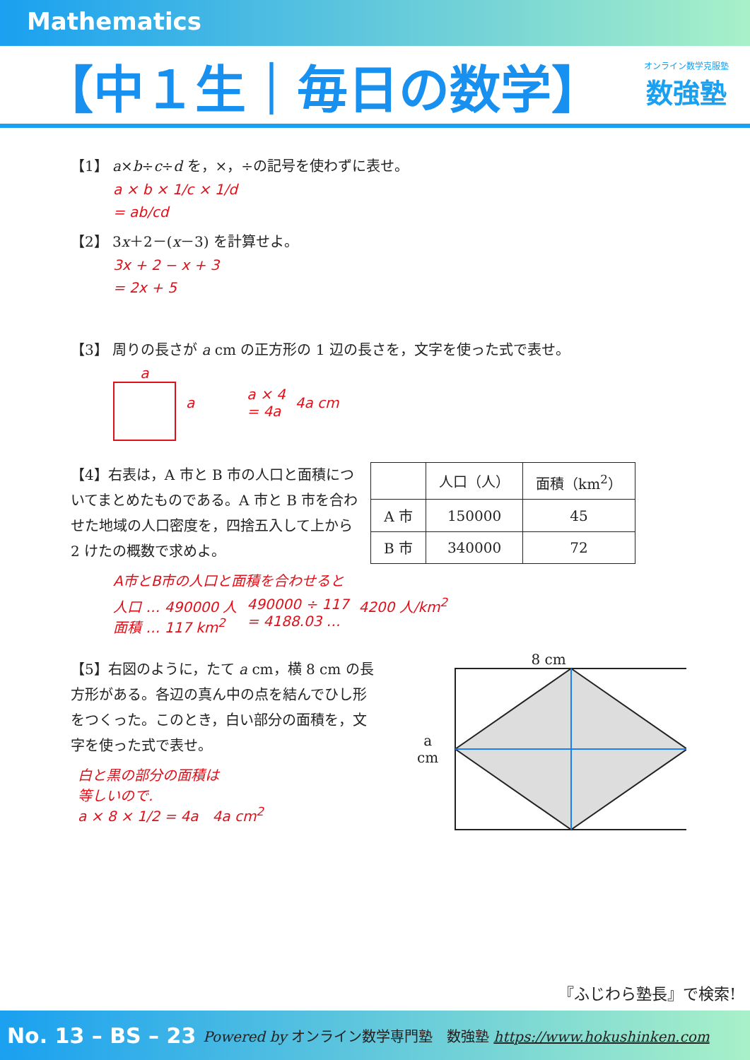Mathematics
【中１生｜毎日の数学】
オンライン数学克服塾
数強塾
【1】 a×b÷c÷d を，×，÷の記号を使わずに表せ。
a × b × 1/c × 1/d
= ab/cd
【2】 3x＋2－(x－3) を計算せよ。
3x + 2 − x + 3
= 2x + 5
【3】 周りの長さが a cm の正方形の 1 辺の長さを，文字を使った式で表せ。
a a a × 4
= 4a 4a cm
【4】右表は，A 市と B 市の人口と面積についてまとめたものである。A 市と B 市を合わせた地域の人口密度を，四捨五入して上から 2 けたの概数で求めよ。
| | 人口（人） | 面積（km<sup>2</sup>） |
| --- | --- | --- |
| A 市 | 150000 | 45 |
| B 市 | 340000 | 72 |
A市とB市の人口と面積を合わせると
人口 … 490000 人
面積 … 117 km<sup>2</sup> 490000 ÷ 117
= 4188.03 … 4200 人/km<sup>2</sup>
【5】右図のように，たて a cm，横 8 cm の長方形がある。各辺の真ん中の点を結んでひし形をつくった。このとき，白い部分の面積を，文字を使った式で表せ。
白と黒の部分の面積は
等しいので.
a × 8 × 1/2 = 4a　4a cm<sup>2</sup>
8 cm
a cm
『ふじわら塾長』で検索!
No. 13 – BS – 23 Powered by オンライン数学専門塾　数強塾 https://www.hokushinken.com